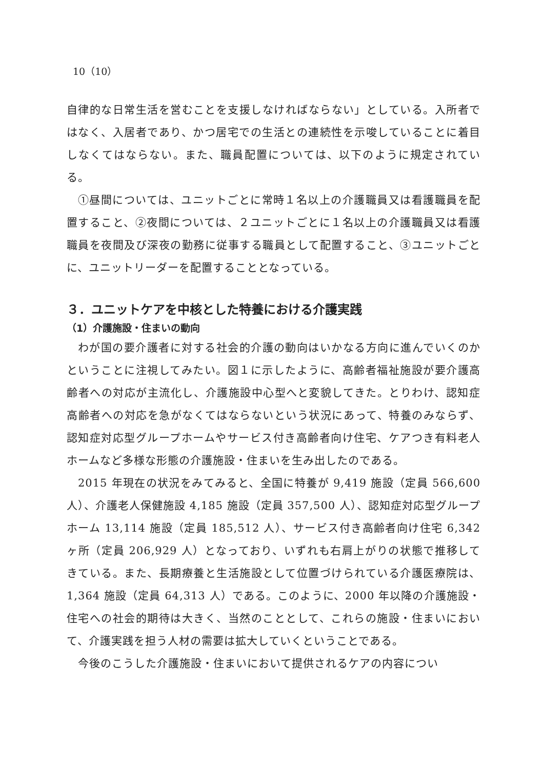10（10）
自律的な日常生活を営むことを支援しなければならない」としている。入所者ではなく、入居者であり、かつ居宅での生活との連続性を示唆していることに着目しなくてはならない。また、職員配置については、以下のように規定されている。
①昼間については、ユニットごとに常時１名以上の介護職員又は看護職員を配置すること、②夜間については、２ユニットごとに１名以上の介護職員又は看護職員を夜間及び深夜の勤務に従事する職員として配置すること、③ユニットごとに、ユニットリーダーを配置することとなっている。
３．ユニットケアを中核とした特養における介護実践
（1）介護施設・住まいの動向
わが国の要介護者に対する社会的介護の動向はいかなる方向に進んでいくのかということに注視してみたい。図１に示したように、高齢者福祉施設が要介護高齢者への対応が主流化し、介護施設中心型へと変貌してきた。とりわけ、認知症高齢者への対応を急がなくてはならないという状況にあって、特養のみならず、認知症対応型グループホームやサービス付き高齢者向け住宅、ケアつき有料老人ホームなど多様な形態の介護施設・住まいを生み出したのである。
2015 年現在の状況をみてみると、全国に特養が 9,419 施設（定員 566,600 人）、介護老人保健施設 4,185 施設（定員 357,500 人）、認知症対応型グループホーム 13,114 施設（定員 185,512 人）、サービス付き高齢者向け住宅 6,342 ヶ所（定員 206,929 人）となっており、いずれも右肩上がりの状態で推移してきている。また、長期療養と生活施設として位置づけられている介護医療院は、1,364 施設（定員 64,313 人）である。このように、2000 年以降の介護施設・住宅への社会的期待は大きく、当然のこととして、これらの施設・住まいにおいて、介護実践を担う人材の需要は拡大していくということである。
今後のこうした介護施設・住まいにおいて提供されるケアの内容につい